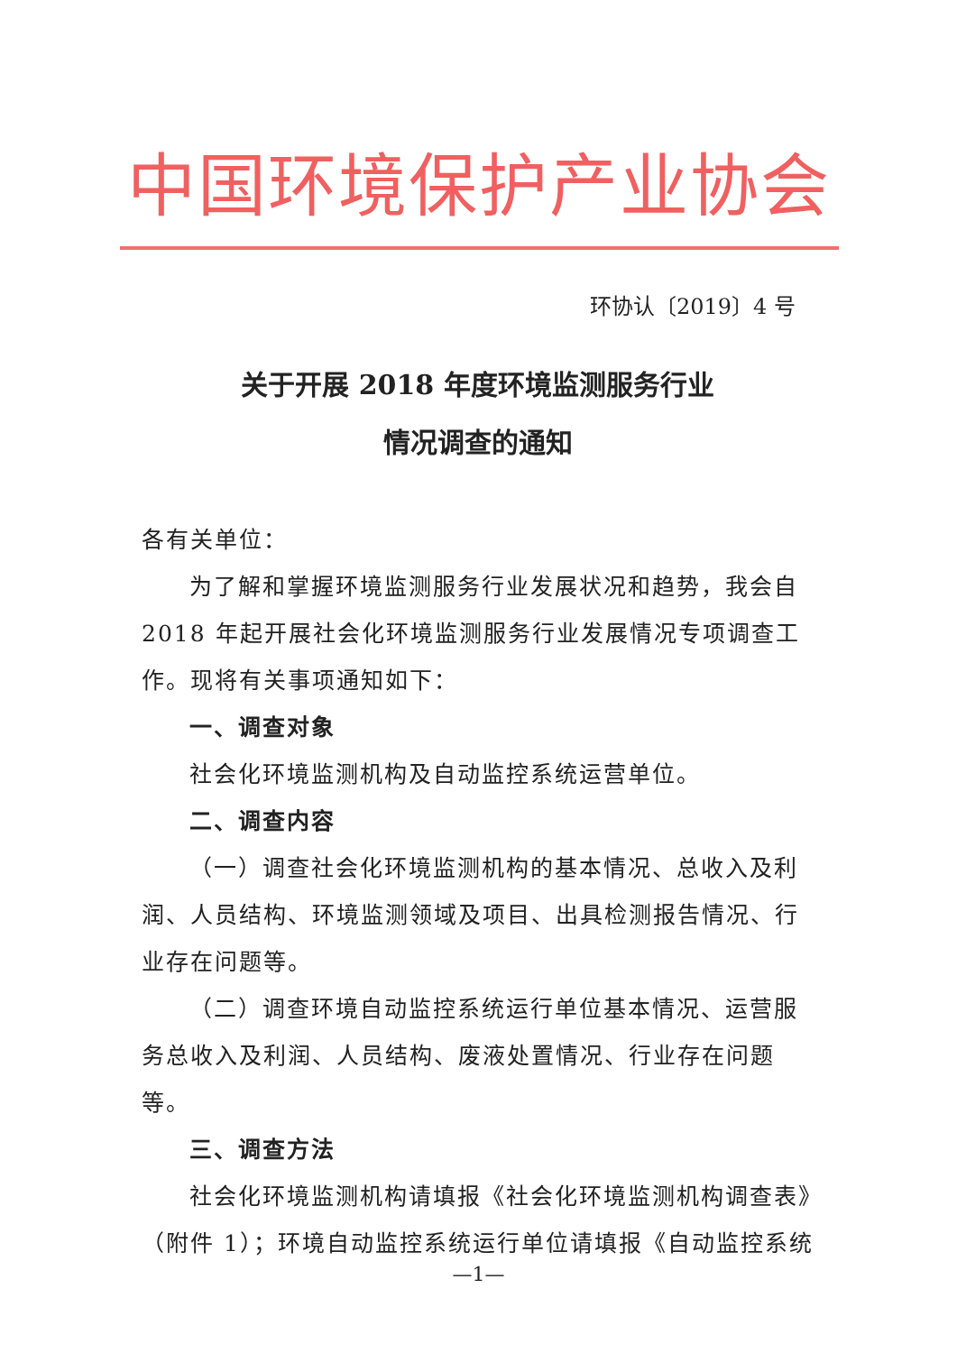中国环境保护产业协会
环协认〔2019〕4 号
关于开展 2018 年度环境监测服务行业
情况调查的通知
各有关单位：
为了解和掌握环境监测服务行业发展状况和趋势，我会自 2018 年起开展社会化环境监测服务行业发展情况专项调查工作。现将有关事项通知如下：
一、调查对象
社会化环境监测机构及自动监控系统运营单位。
二、调查内容
（一）调查社会化环境监测机构的基本情况、总收入及利润、人员结构、环境监测领域及项目、出具检测报告情况、行业存在问题等。
（二）调查环境自动监控系统运行单位基本情况、运营服务总收入及利润、人员结构、废液处置情况、行业存在问题等。
三、调查方法
社会化环境监测机构请填报《社会化环境监测机构调查表》（附件 1）；环境自动监控系统运行单位请填报《自动监控系统
—1—